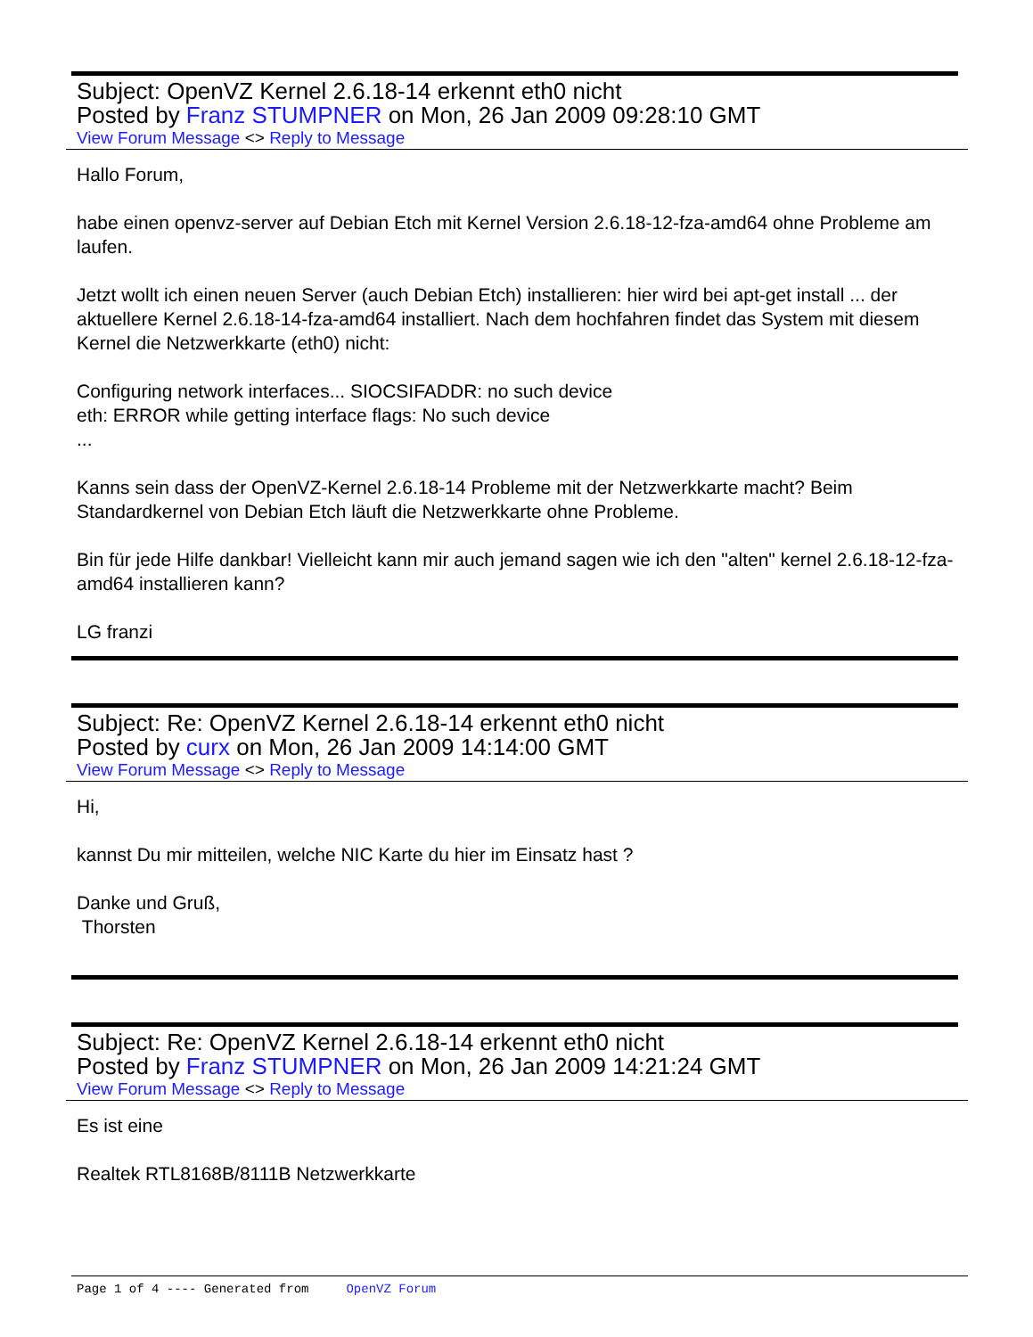Subject: OpenVZ Kernel 2.6.18-14 erkennt eth0 nicht
Posted by Franz STUMPNER on Mon, 26 Jan 2009 09:28:10 GMT
View Forum Message <> Reply to Message
Hallo Forum,
habe einen openvz-server auf Debian Etch mit Kernel Version 2.6.18-12-fza-amd64 ohne Probleme am laufen.
Jetzt wollt ich einen neuen Server (auch Debian Etch) installieren: hier wird bei apt-get install ... der aktuellere Kernel 2.6.18-14-fza-amd64 installiert. Nach dem hochfahren findet das System mit diesem Kernel die Netzwerkkarte (eth0) nicht:
Configuring network interfaces... SIOCSIFADDR: no such device
eth: ERROR while getting interface flags: No such device
...
Kanns sein dass der OpenVZ-Kernel 2.6.18-14 Probleme mit der Netzwerkkarte macht? Beim Standardkernel von Debian Etch läuft die Netzwerkkarte ohne Probleme.
Bin für jede Hilfe dankbar! Vielleicht kann mir auch jemand sagen wie ich den "alten" kernel 2.6.18-12-fza-amd64 installieren kann?
LG franzi
Subject: Re: OpenVZ Kernel 2.6.18-14 erkennt eth0 nicht
Posted by curx on Mon, 26 Jan 2009 14:14:00 GMT
View Forum Message <> Reply to Message
Hi,
kannst Du mir mitteilen, welche NIC Karte du hier im Einsatz hast ?
Danke und Gruß,
Thorsten
Subject: Re: OpenVZ Kernel 2.6.18-14 erkennt eth0 nicht
Posted by Franz STUMPNER on Mon, 26 Jan 2009 14:21:24 GMT
View Forum Message <> Reply to Message
Es ist eine
Realtek RTL8168B/8111B Netzwerkkarte
Page 1 of 4 ---- Generated from OpenVZ Forum